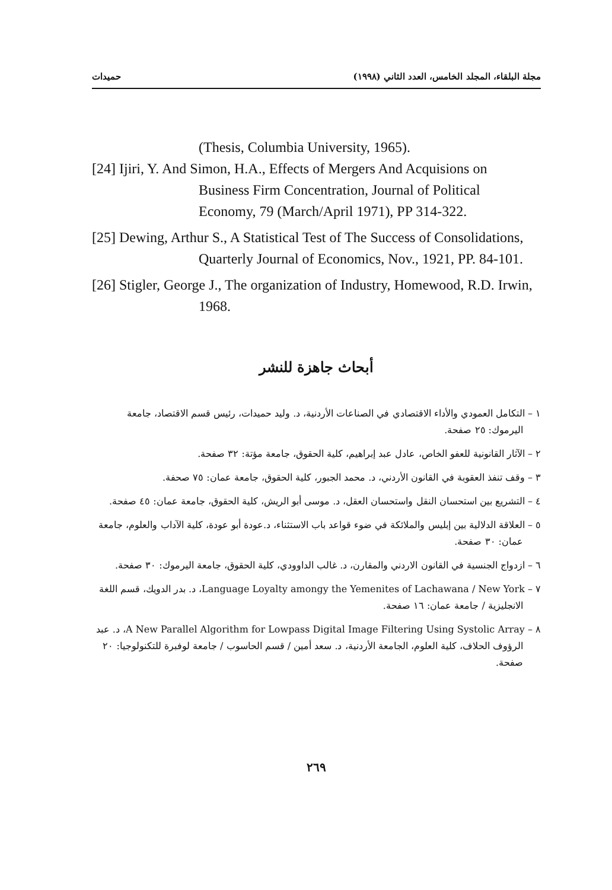مجلة البلقاء، المجلد الخامس، العدد الثاني (١٩٩٨) حميدات
(Thesis, Columbia University, 1965).
[24] Ijiri, Y. And Simon, H.A., Effects of Mergers And Acquisions on Business Firm Concentration, Journal of Political Economy, 79 (March/April 1971), PP 314-322.
[25] Dewing, Arthur S., A Statistical Test of The Success of Consolidations, Quarterly Journal of Economics, Nov., 1921, PP. 84-101.
[26] Stigler, George J., The organization of Industry, Homewood, R.D. Irwin, 1968.
أبحاث جاهزة للنشر
١ – التكامل العمودي والأداء الاقتصادي في الصناعات الأردنية، د. وليد حميدات، رئيس قسم الاقتصاد، جامعة اليرموك: ٢٥ صفحة.
٢ – الآثار القانونية للعفو الخاص، عادل عبد إبراهيم، كلية الحقوق، جامعة مؤتة: ٣٢ صفحة.
٣ – وقف تنفذ العقوبة في القانون الأردني، د. محمد الجبور، كلية الحقوق، جامعة عمان: ٧٥ صحفة.
٤ – التشريع بين استحسان النقل واستحسان العقل، د. موسى أبو الريش، كلية الحقوق، جامعة عمان: ٤٥ صفحة.
٥ – العلاقة الدلالية بين إبليس والملائكة في ضوء قواعد باب الاستثناء، د.عودة أبو عودة، كلية الآداب والعلوم، جامعة عمان: ٣٠ صفحة.
٦ – ازدواج الجنسية في القانون الاردني والمقارن، د. غالب الداوودي، كلية الحقوق، جامعة اليرموك: ٣٠ صفحة.
٧ – Language Loyalty amongy the Yemenites of Lachawana / New York، د. بدر الدويك، قسم اللغة الانجليزية / جامعة عمان: ١٦ صفحة.
٨ – A New Parallel Algorithm for Lowpass Digital Image Filtering Using Systolic Array، د. عبد الرؤوف الحلاف، كلية العلوم، الجامعة الأردنية، د. سعد أمين / قسم الحاسوب / جامعة لوفبرة للتكنولوجيا: ٢٠ صفحة.
٢٦٩